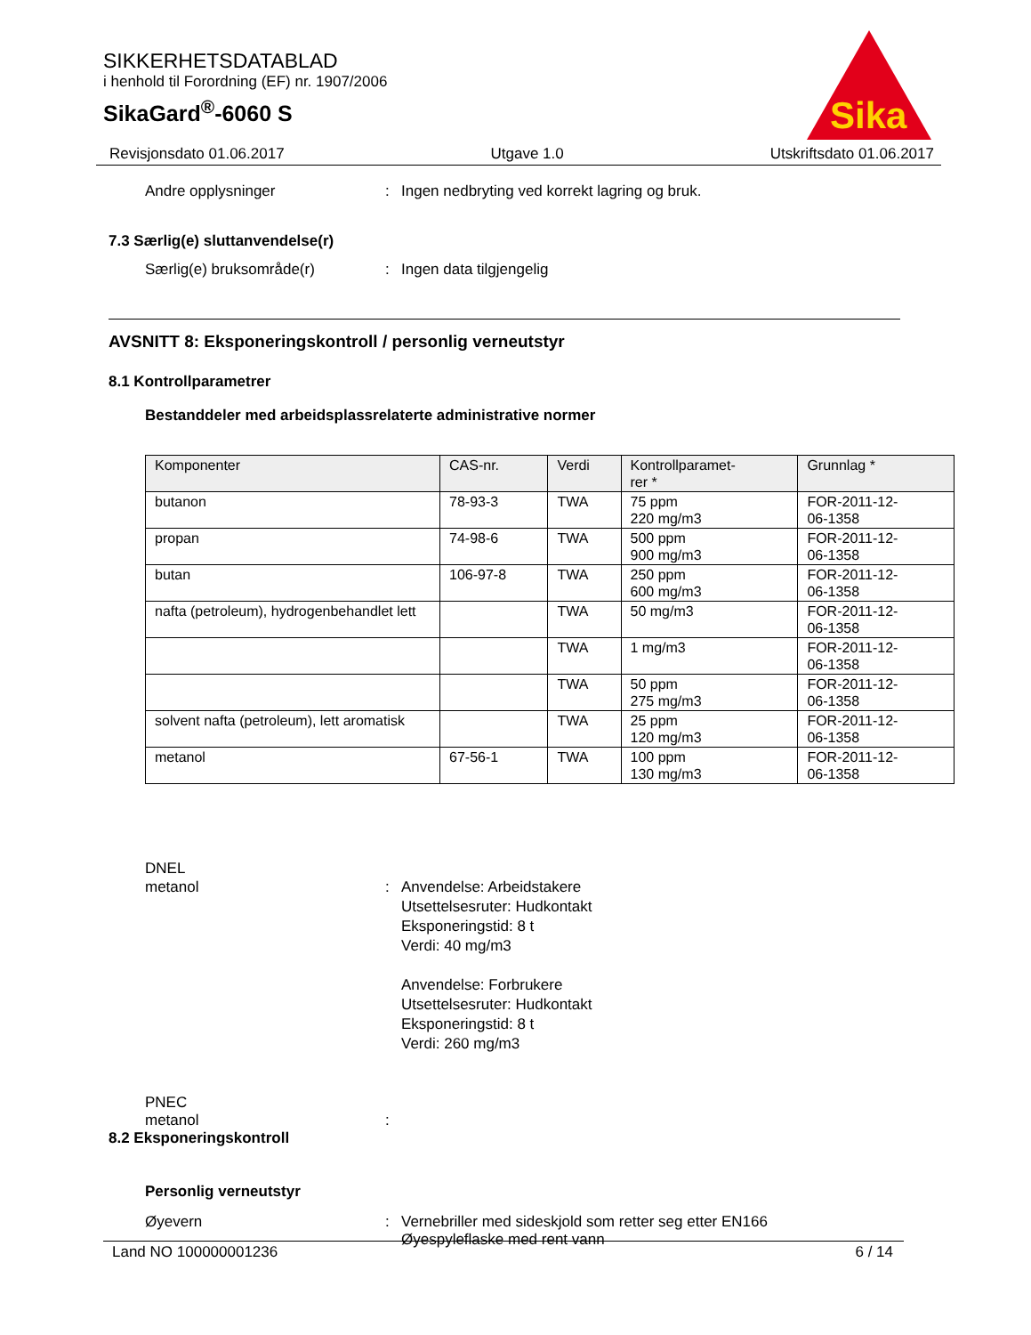SIKKERHETSDATABLAD
i henhold til Forordning (EF) nr. 1907/2006
SikaGard<sup>®</sup>-6060 S
Sika
Revisjonsdato 01.06.2017 Utgave 1.0 Utskriftsdato 01.06.2017
Andre opplysninger: Ingen nedbryting ved korrekt lagring og bruk.
7.3 Særlig(e) sluttanvendelse(r)
Særlig(e) bruksområde(r): Ingen data tilgjengelig
AVSNITT 8: Eksponeringskontroll / personlig verneutstyr
8.1 Kontrollparametrer
Bestanddeler med arbeidsplassrelaterte administrative normer
| Komponenter | CAS-nr. | Verdi | Kontrollparamet- rer * | Grunnlag * |
| --- | --- | --- | --- | --- |
| butanon | 78-93-3 | TWA | 75 ppm 220 mg/m3 | FOR-2011-12- 06-1358 |
| propan | 74-98-6 | TWA | 500 ppm 900 mg/m3 | FOR-2011-12- 06-1358 |
| butan | 106-97-8 | TWA | 250 ppm 600 mg/m3 | FOR-2011-12- 06-1358 |
| nafta (petroleum), hydrogenbehandlet lett | | TWA | 50 mg/m3 | FOR-2011-12- 06-1358 |
| | | TWA | 1 mg/m3 | FOR-2011-12- 06-1358 |
| | | TWA | 50 ppm 275 mg/m3 | FOR-2011-12- 06-1358 |
| solvent nafta (petroleum), lett aromatisk | | TWA | 25 ppm 120 mg/m3 | FOR-2011-12- 06-1358 |
| metanol | 67-56-1 | TWA | 100 ppm 130 mg/m3 | FOR-2011-12- 06-1358 |
DNEL
metanol: Anvendelse: Arbeidstakere
Utsettelsesruter: Hudkontakt
Eksponeringstid: 8 t
Verdi: 40 mg/m3
Anvendelse: Forbrukere
Utsettelsesruter: Hudkontakt
Eksponeringstid: 8 t
Verdi: 260 mg/m3
PNEC
metanol:
8.2 Eksponeringskontroll
Personlig verneutstyr
Øyevern: Vernebriller med sideskjold som retter seg etter EN166
Øyespyleflaske med rent vann
Land NO 100000001236 6 / 14